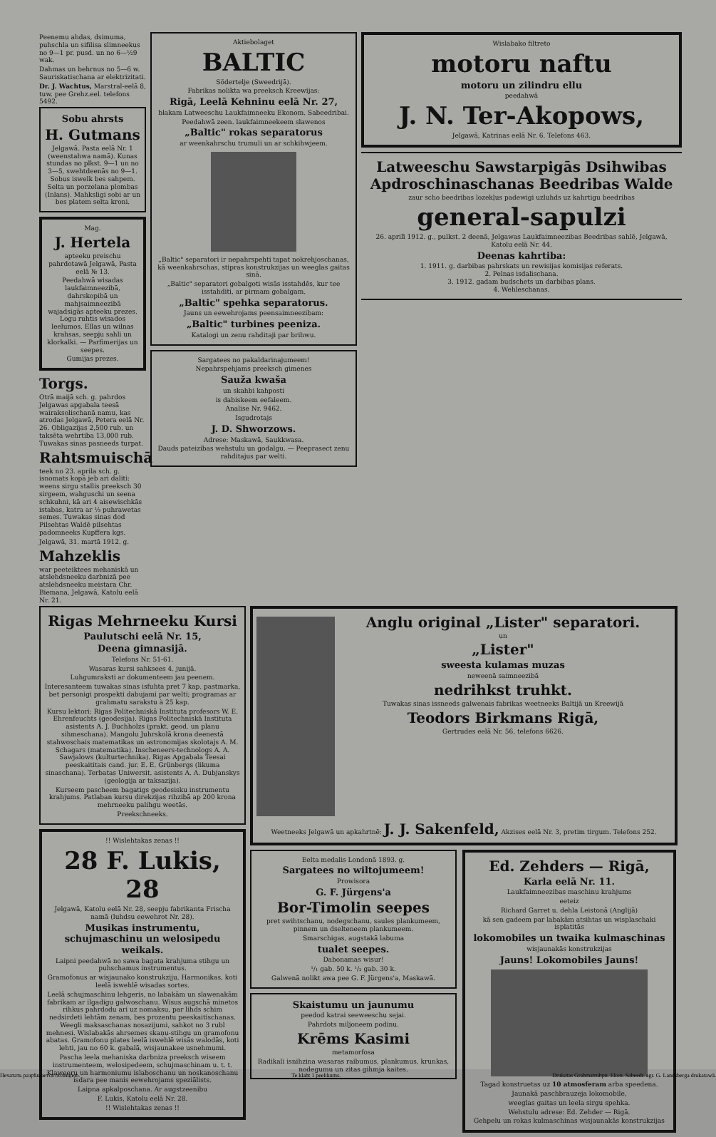Peenemu ahdas, dsimuma, puhschla un sifilisa slimneekus no 9—1 pr. pusd. un no 6—½9 wak.
Dahmas un behrnus no 5—6 w. Sauriskatischana ar elektrizitati.
Dr. J. Wachtus, Marstral-eelā 8, tuw. pee Grehz.eel. telefons 5492.
Sobu ahrsts
H. Gutmans
Jelgawā. Pasta eelā Nr. 1 (weenstahwa namā). Kunas stundas no plkst. 9—1 un no 3—5, swehtdeenās no 9—1. Sobus iswelk bes sahpem. Selta un porzelana plombas (Inlans). Mahksligi sobi ar un bes platem selta kroni.
Mag.
J. Hertela
apteeku preischu pahrdotawā Jelgawā, Pasta eelā № 13.
Peedahwā wisadas laukfaimneezibā, dahrskopibā un mahjsaimneezibā wajadsigās apteeku prezes. Logu ruhtis wisados leelumos. Ellas un wilnas krahsas, seepju sahli un klorkalki. — Parfimerijas un seepes.
Gumijas prezes.
Torgs.
Otrā maijā sch. g. pahrdos Jelgawas apgabala teesā wairaksolischanā namu, kas atrodas Jelgawā, Petera eelā Nr. 26. Obligazijas 2,500 rub. un taksēta wehrtiba 13,000 rub. Tuwakas sinas pasneeds turpat.
Rahtsmuischā
teek no 23. aprila sch. g. isnomats kopā jeb ari daliti: weens sirgu stallis preeksch 30 sirgeem, wahguschi un seena schkuhni, kā ari 4 aisewischkās istabas, katra ar ⅓ puhrawetas semes. Tuwakas sinas dod Pilsehtas Waldē pilsehtas padomneeks Kupffera kgs.
Jelgawā, 31. martā 1912. g.
Mahzeklis
war peeteiktees mehaniskā un atslehdsneeku darbnizā pee atslehdsneeku meistara Chr. Biemana, Jelgawā, Katolu eelā Nr. 21.
Aktiebolaget
BALTIC
Södertelje (Sweedrijā).
Fabrikas nolikta wa preeksch Kreewijas:
Rigā, Leelā Kehninu eelā Nr. 27,
blakam Latweeschu Laukfaimneeku Ekonom. Sabeedribai.
Peedahwā zeen. laukfaimneekeem slawenos
„Baltic" rokas separatorus
ar weenkahrschu trumuli un ar schkihwjeem.
„Baltic" separatori ir nepahrspehti tapat nokrehjoschanas, kā weenkahrschas, stipras konstrukzijas un weeglas gaitas sinā.
„Baltic" separatori gobalgoti wisās isstahdēs, kur tee isstahditi, ar pirmam gobalgam.
„Baltic" spehka separatorus.
Jauns un eewehrojams peensaimneezibam:
„Baltic" turbines peeniza.
Katalogi un zenu rahditaji par brihwu.
Sargatees no pakaldarinajumeem!
Nepahrspehjams preeksch gimenes
Sauža kwaša
un skahbi kahposti
is dabiskeem eefaleem.
Analise Nr. 9462.
Isgudrotajs
J. D. Shworzows.
Adrese: Maskawā, Saukkwasa.
Dauds pateizibas wehstulu un godalgu. — Peeprasect zenu rahditajus par welti.
Wislabako filtreto
motoru naftu
motoru un zilindru ellu
peedahwā
J. N. Ter-Akopows,
Jelgawā, Katrinas eelā Nr. 6. Telefons 463.
Latweeschu Sawstarpigās Dsihwibas Apdroschinaschanas Beedribas Walde
zaur scho beedribas lozekļus padewigi uzluhds uz kahrtigu beedribas
general-sapulzi
26. aprilī 1912. g., pulkst. 2 deenā, Jelgawas Laukfaimneezibas Beedribas sahlē, Jelgawā, Katolu eelā Nr. 44.
Deenas kahrtiba:
1. 1911. g. darbibas pahrskats un rewisijas komisijas referats.
2. Pelnas isdalischana.
3. 1912. gadam budschets un darbibas plans.
4. Wehleschanas.
Rigas Mehrneeku Kursi
Paulutschi eelā Nr. 15,
Deena gimnasijā.
Telefons Nr. 51-61.
Wasaras kursi sahksees 4. junijā.
Luhgumraksti ar dokumenteem jau peenem.
Interesanteem tuwakas sinas isfuhta pret 7 kap. pastmarka, bet personigi prospekti dabujami par welti; programas ar grahmatu sarakstu à 25 kap.
Kursu lektori: Rigas Politechniskā Instituta profesors W. E. Ehrenfeuchts (geodesija). Rigas Politechniskā Instituta asistents A. J. Buchholzs (prakt. geod. un planu sihmeschana). Mangolu Juhrskolā krona deenestā stahwoschais matematikas un astronomijas skolotajs A. M. Schagars (matematika). Inschenеers-technologs A. A. Sawjalows (kulturtechnika). Rigas Apgabala Teesai peeskaititais cand. jur. E. E. Grünbergs (likuma sinaschana). Terbatas Uniwersit. asistents A. A. Dubjanskys (geologija ar taksazija).
Kurseem paschееm bagatigs geodesisku instrumentu krahjums. Patlaban kursu direkzijas rihzibā ap 200 krona mehrneeku palihgu weetās.
Preekschneeks.
!! Wislehtakas zenas !!
28 F. Lukis, 28
Jelgawā, Katolu eelā Nr. 28, seepju fabrikanta Frischa namā (luhdsu eewehrot Nr. 28).
Musikas instrumentu, schujmaschinu un welosipedu weikals.
Laipni peedahwā no sawa bagata krahjuma stihgu un puhschamus instrumentus.
Gramofonus ar wisjaunako konstrukziju, Harmonikas, koti leelā iswehlē wisadas sortes.
Leelā schujmaschinu lehgeris, no labakām un slawenakām fabrikam ar ilgadigu galwoschanu. Wisus augschā minetos rihkus pahrdodu ari uz nomaksu, par lihds schim nedsirdeti lehtām zenam, bes prozentu peeskaitischanas. Weegli maksaschanas nosazijumi, sahkot no 3 rubl mehnesi. Wislabakās ahrsemes skaņu-stihgu un gramofonu abatas. Gramofonu plates leelā iswehlē wisās walodās, koti lehti, jau no 60 k. gabalā, wisjaunakee usnehmumi.
Pascha leela mehaniska darbniza preeksch wiseem instrumenteem, welosipedeem, schujmaschinam u. t. t. Klaweeru un harmoniumu islaboschanu un noskanoschanu isdara pee manis eewehrojams speziālists.
Laipna apkalposchana. Ar augstzeenibu
F. Lukis, Katolu eelā Nr. 28.
!! Wislehtakas zenas !!
Anglu original „Lister" separatori.
un
„Lister"
sweesta kulamas muzas
neweenā saimneezibā
nedrihkst truhkt.
Tuwakas sinas issneeds galwenais fabrikas weetneeks Baltijā un Kreewijā
Teodors Birkmans Rigā,
Gertrudes eelā Nr. 56, telefons 6626.
Weetneeks Jelgawā un apkahrtnē: J. J. Sakenfeld, Akzises eelā Nr. 3, pretim tirgum. Telefons 252.
Eelta medalis Londonā 1893. g.
Sargatees no wiltojumeem!
Prowisora
G. F. Jürgens'a
Bor-Timolin seepes
pret swihtschanu, nodegschanu, saules plankumeem, pinnem un dselteneem plankumeem.
Smarschigas, augstakā labuma
tualet seepes.
Dabonamas wisur!
¹/₁ gab. 50 k. ¹/₂ gab. 30 k.
Galwenā nolikt awa pee G. F. Jürgens'a, Maskawā.
Skaistumu un jaunumu
peedod katrai seeweeschu sejai.
Pahrdots miljoneem podinu.
Krēms Kasimi
metamorfosa
Radikali isnihzina wasaras raibumus, plankumus, krunkas, nodegumu un zitas gihmja kaites.
Ed. Zehders — Rigā,
Karla eelā Nr. 11.
Laukfaimneezibas maschinu krahjums
eeteiz
Richard Garret u. dehla Leistonā (Anglijā)
kā sen gadeem par labakām atsihtas un wisplaschaki isplatitās
lokomobiles un twaika kulmaschinas
wisjaunakās konstrukzijas
Jauns! Lokomobiles Jauns!
Tagad konstruetas uz 10 atmosferam arba speedena.
Jaunakā paschbrauzeja lokomobile,
weeglas gaitas un leela sirgu spehka.
Wehstulu adrese: Ed. Zehder — Rigā.
Gehpelu un rokas kulmaschinas wisjaunakās konstrukzijas
Печатать разрѣшается полиціею. Te klaht 1 peelikums. Drukatas Grahmatruhpn. Ekon. Sabeedr. agr. G. Landsberga drukatawā.